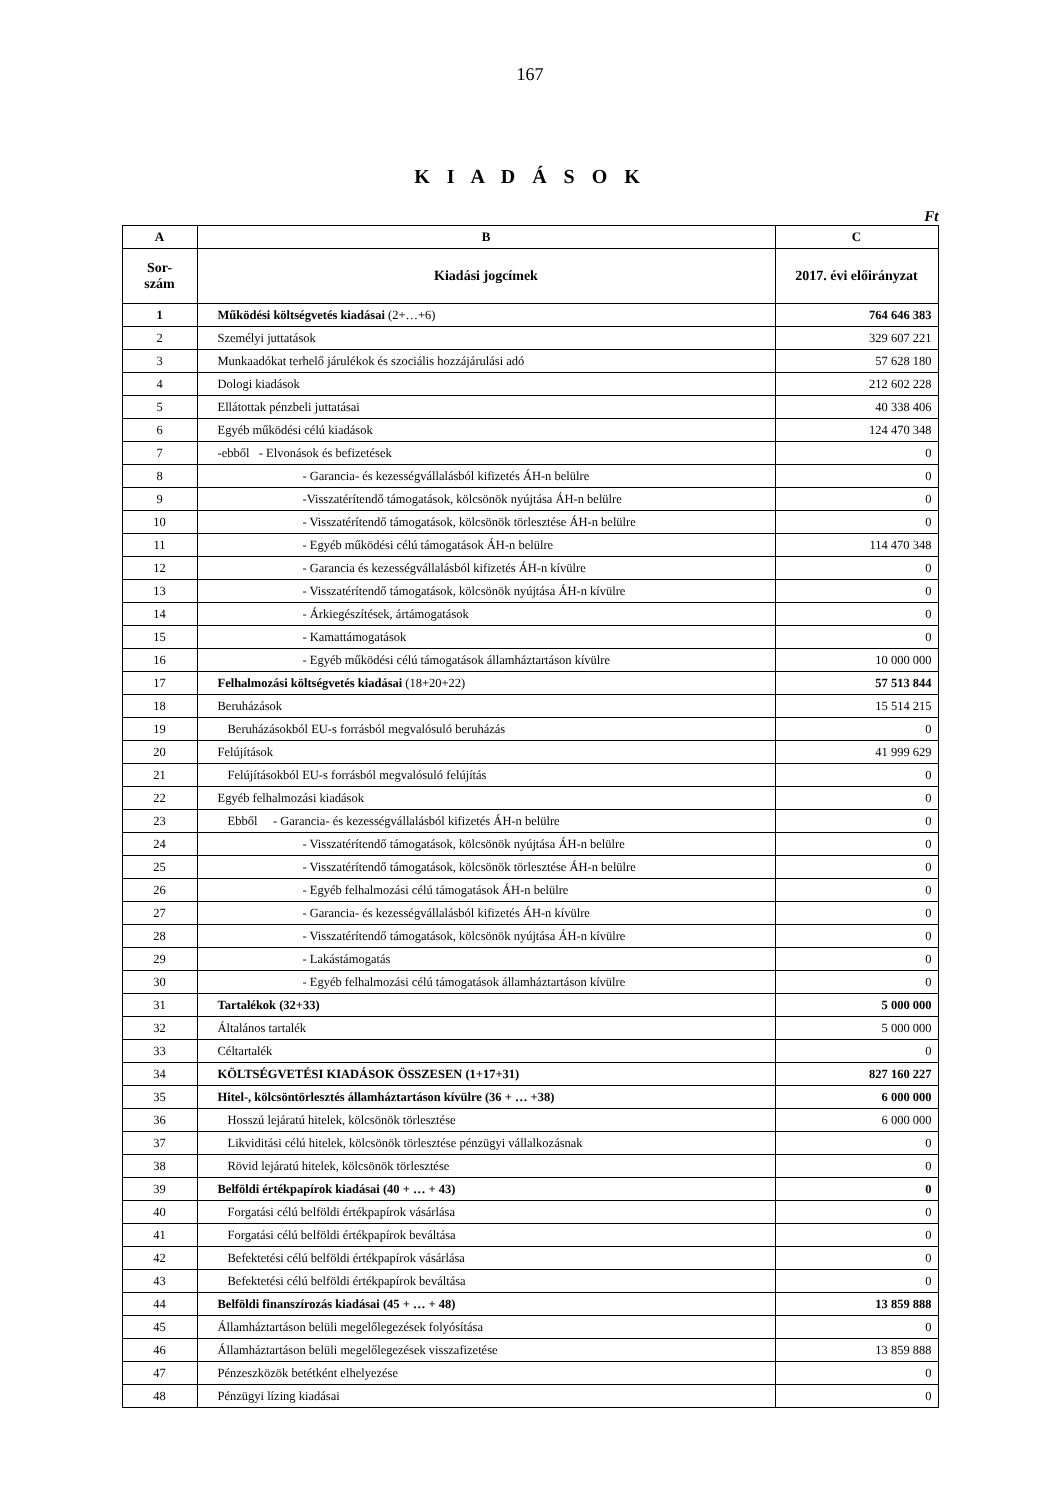167
K I A D Á S O K
Ft
| A | B | C |
| --- | --- | --- |
| Sor- szám | Kiadási jogcímek | 2017. évi előirányzat |
| 1 | Működési költségvetés kiadásai (2+…+6) | 764 646 383 |
| 2 | Személyi juttatások | 329 607 221 |
| 3 | Munkaadókat terhelő járulékok és szociális hozzájárulási adó | 57 628 180 |
| 4 | Dologi kiadások | 212 602 228 |
| 5 | Ellátottak pénzbeli juttatásai | 40 338 406 |
| 6 | Egyéb működési célú kiadások | 124 470 348 |
| 7 | -ebből - Elvonások és befizetések | 0 |
| 8 | - Garancia- és kezességvállalásból kifizetés ÁH-n belülre | 0 |
| 9 | -Visszatérítendő támogatások, kölcsönök nyújtása ÁH-n belülre | 0 |
| 10 | - Visszatérítendő támogatások, kölcsönök törlesztése ÁH-n belülre | 0 |
| 11 | - Egyéb működési célú támogatások ÁH-n belülre | 114 470 348 |
| 12 | - Garancia és kezességvállalásból kifizetés ÁH-n kívülre | 0 |
| 13 | - Visszatérítendő támogatások, kölcsönök nyújtása ÁH-n kívülre | 0 |
| 14 | - Árkiegészítések, ártámogatások | 0 |
| 15 | - Kamattámogatások | 0 |
| 16 | - Egyéb működési célú támogatások államháztartáson kívülre | 10 000 000 |
| 17 | Felhalmozási költségvetés kiadásai (18+20+22) | 57 513 844 |
| 18 | Beruházások | 15 514 215 |
| 19 | Beruházásokból EU-s forrásból megvalósuló beruházás | 0 |
| 20 | Felújítások | 41 999 629 |
| 21 | Felújításokból EU-s forrásból megvalósuló felújítás | 0 |
| 22 | Egyéb felhalmozási kiadások | 0 |
| 23 | Ebből - Garancia- és kezességvállalásból kifizetés ÁH-n belülre | 0 |
| 24 | - Visszatérítendő támogatások, kölcsönök nyújtása ÁH-n belülre | 0 |
| 25 | - Visszatérítendő támogatások, kölcsönök törlesztése ÁH-n belülre | 0 |
| 26 | - Egyéb felhalmozási célú támogatások ÁH-n belülre | 0 |
| 27 | - Garancia- és kezességvállalásból kifizetés ÁH-n kívülre | 0 |
| 28 | - Visszatérítendő támogatások, kölcsönök nyújtása ÁH-n kívülre | 0 |
| 29 | - Lakástámogatás | 0 |
| 30 | - Egyéb felhalmozási célú támogatások államháztartáson kívülre | 0 |
| 31 | Tartalékok (32+33) | 5 000 000 |
| 32 | Általános tartalék | 5 000 000 |
| 33 | Céltartalék | 0 |
| 34 | KÖLTSÉGVETÉSI KIADÁSOK ÖSSZESEN (1+17+31) | 827 160 227 |
| 35 | Hitel-, kölcsöntörlesztés államháztartáson kívülre (36 + … +38) | 6 000 000 |
| 36 | Hosszú lejáratú hitelek, kölcsönök törlesztése | 6 000 000 |
| 37 | Likviditási célú hitelek, kölcsönök törlesztése pénzügyi vállalkozásnak | 0 |
| 38 | Rövid lejáratú hitelek, kölcsönök törlesztése | 0 |
| 39 | Belföldi értékpapírok kiadásai (40 + … + 43) | 0 |
| 40 | Forgatási célú belföldi értékpapírok vásárlása | 0 |
| 41 | Forgatási célú belföldi értékpapírok beváltása | 0 |
| 42 | Befektetési célú belföldi értékpapírok vásárlása | 0 |
| 43 | Befektetési célú belföldi értékpapírok beváltása | 0 |
| 44 | Belföldi finanszírozás kiadásai (45 + … + 48) | 13 859 888 |
| 45 | Államháztartáson belüli megelőlegezések folyósítása | 0 |
| 46 | Államháztartáson belüli megelőlegezések visszafizetése | 13 859 888 |
| 47 | Pénzeszközök betétként elhelyezése | 0 |
| 48 | Pénzügyi lízing kiadásai | 0 |